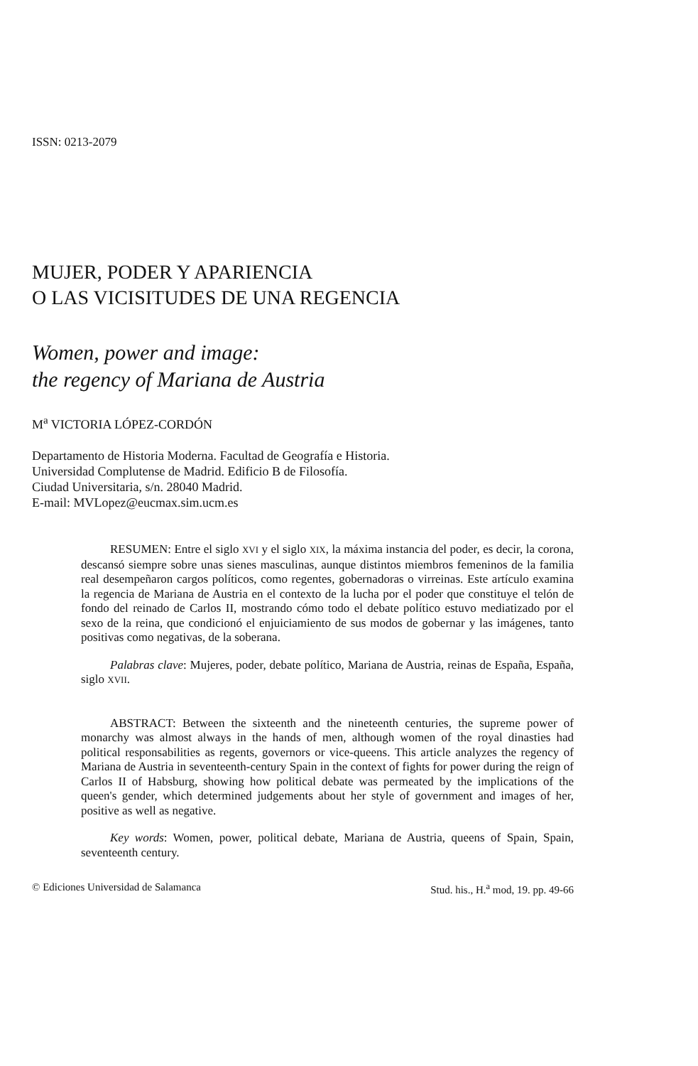ISSN: 0213-2079
MUJER, PODER Y APARIENCIA
O LAS VICISITUDES DE UNA REGENCIA
Women, power and image:
the regency of Mariana de Austria
M<sup>a</sup> VICTORIA LÓPEZ-CORDÓN
Departamento de Historia Moderna. Facultad de Geografía e Historia.
Universidad Complutense de Madrid. Edificio B de Filosofía.
Ciudad Universitaria, s/n. 28040 Madrid.
E-mail: MVLopez@eucmax.sim.ucm.es
RESUMEN: Entre el siglo XVI y el siglo XIX, la máxima instancia del poder, es decir, la corona, descansó siempre sobre unas sienes masculinas, aunque distintos miembros femeninos de la familia real desempeñaron cargos políticos, como regentes, gobernadoras o virreinas. Este artículo examina la regencia de Mariana de Austria en el contexto de la lucha por el poder que constituye el telón de fondo del reinado de Carlos II, mostrando cómo todo el debate político estuvo mediatizado por el sexo de la reina, que condicionó el enjuiciamiento de sus modos de gobernar y las imágenes, tanto positivas como negativas, de la soberana.
Palabras clave: Mujeres, poder, debate político, Mariana de Austria, reinas de España, España, siglo XVII.
ABSTRACT: Between the sixteenth and the nineteenth centuries, the supreme power of monarchy was almost always in the hands of men, although women of the royal dinasties had political responsabilities as regents, governors or vice-queens. This article analyzes the regency of Mariana de Austria in seventeenth-century Spain in the context of fights for power during the reign of Carlos II of Habsburg, showing how political debate was permeated by the implications of the queen's gender, which determined judgements about her style of government and images of her, positive as well as negative.
Key words: Women, power, political debate, Mariana de Austria, queens of Spain, Spain, seventeenth century.
© Ediciones Universidad de Salamanca Stud. his., H.<sup>a</sup> mod, 19. pp. 49-66